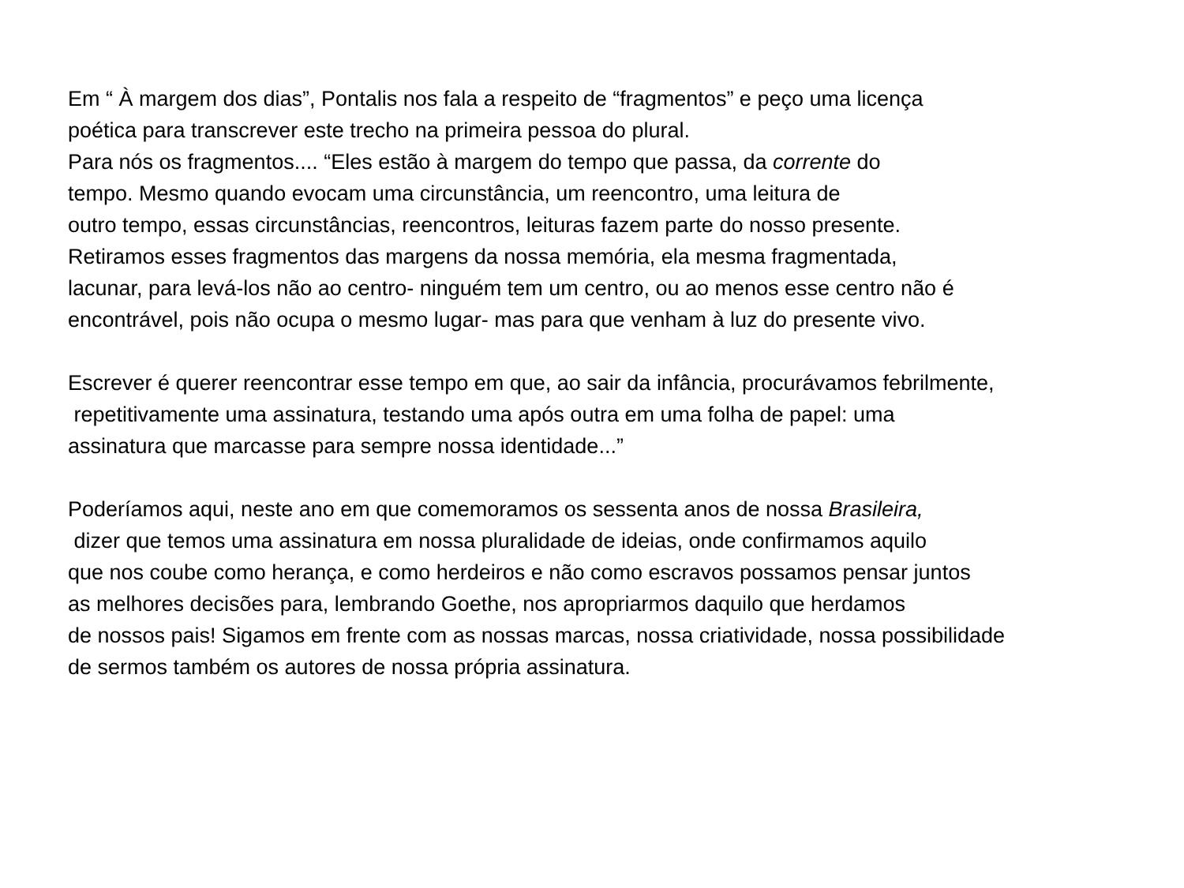Em “ À margem dos dias”, Pontalis nos fala a respeito de “fragmentos” e peço uma licença
poética para transcrever este trecho na primeira pessoa do plural.
Para nós os fragmentos.... “Eles estão à margem do tempo que passa, da corrente do
tempo. Mesmo quando evocam uma circunstância, um reencontro, uma leitura de
outro tempo, essas circunstâncias, reencontros, leituras fazem parte do nosso presente.
Retiramos esses fragmentos das margens da nossa memória, ela mesma fragmentada,
lacunar, para levá-los não ao centro- ninguém tem um centro, ou ao menos esse centro não é
encontrável, pois não ocupa o mesmo lugar- mas para que venham à luz do presente vivo.
Escrever é querer reencontrar esse tempo em que, ao sair da infância, procurávamos febrilmente,
repetitivamente uma assinatura, testando uma após outra em uma folha de papel: uma
assinatura que marcasse para sempre nossa identidade...”
Poderíamos aqui, neste ano em que comemoramos os sessenta anos de nossa Brasileira,
dizer que temos uma assinatura em nossa pluralidade de ideias, onde confirmamos aquilo
que nos coube como herança, e como herdeiros e não como escravos possamos pensar juntos
as melhores decisões para, lembrando Goethe, nos apropriarmos daquilo que herdamos
de nossos pais! Sigamos em frente com as nossas marcas, nossa criatividade, nossa possibilidade
de sermos também os autores de nossa própria assinatura.